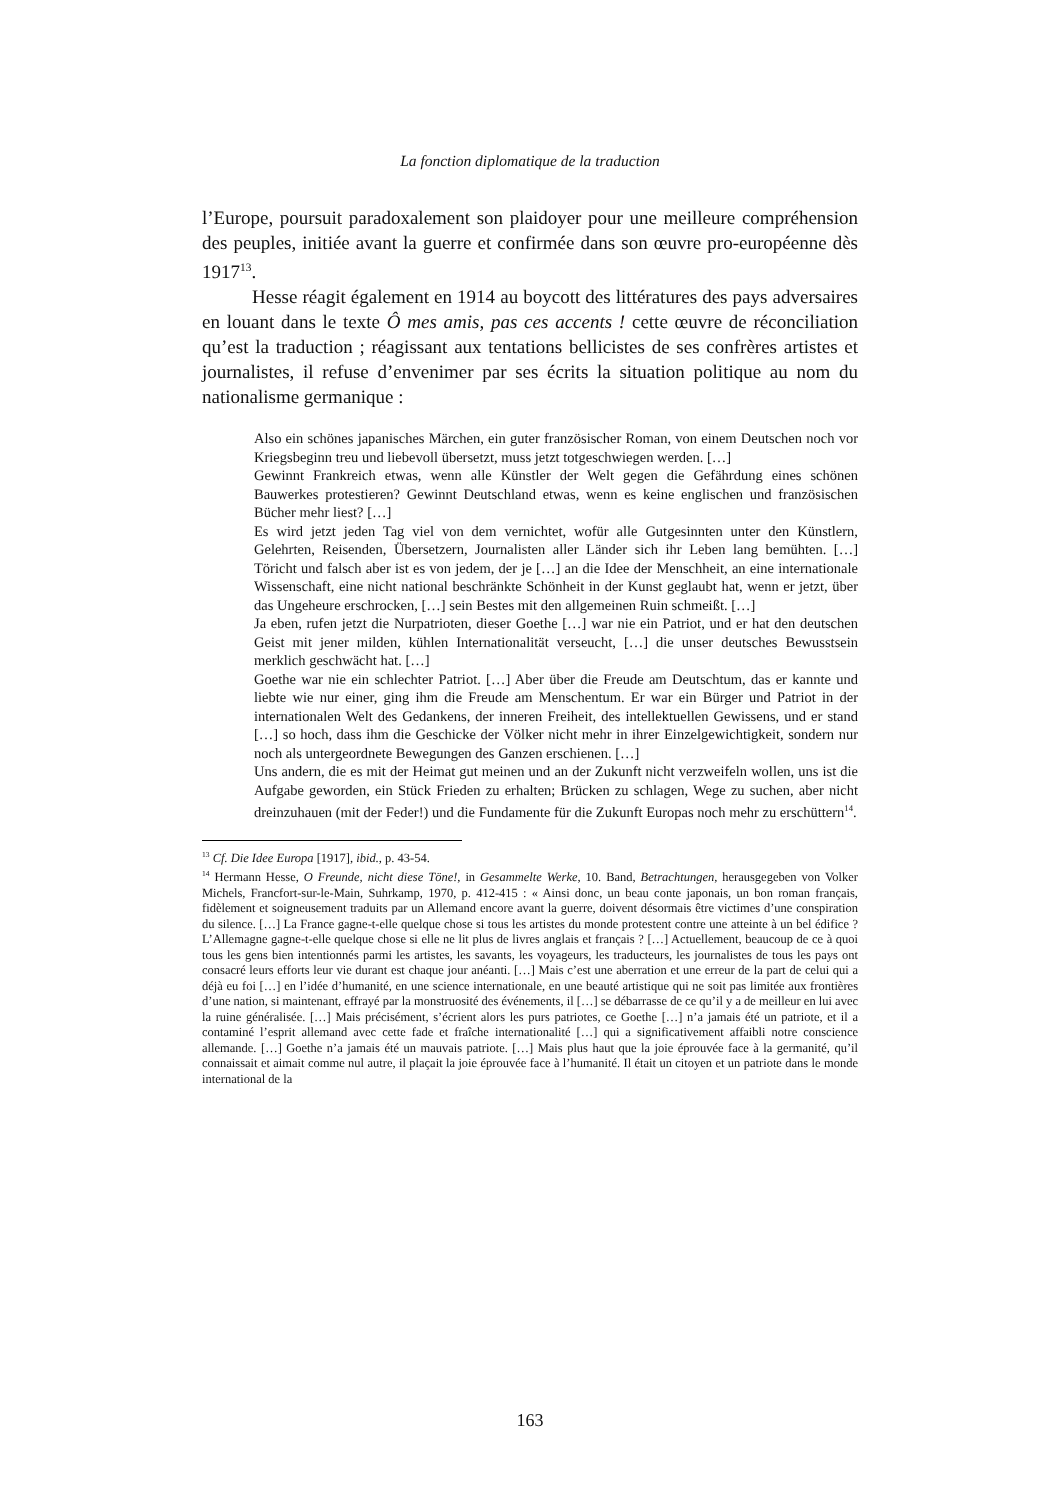La fonction diplomatique de la traduction
l’Europe, poursuit paradoxalement son plaidoyer pour une meilleure compréhension des peuples, initiée avant la guerre et confirmée dans son œuvre pro-européenne dès 1917<sup>13</sup>.
Hesse réagit également en 1914 au boycott des littératures des pays adversaires en louant dans le texte Ô mes amis, pas ces accents ! cette œuvre de réconciliation qu’est la traduction ; réagissant aux tentations bellicistes de ses confrères artistes et journalistes, il refuse d’envenimer par ses écrits la situation politique au nom du nationalisme germanique :
Also ein schönes japanisches Märchen, ein guter französischer Roman, von einem Deutschen noch vor Kriegsbeginn treu und liebevoll übersetzt, muss jetzt totgeschwiegen werden. […]
Gewinnt Frankreich etwas, wenn alle Künstler der Welt gegen die Gefährdung eines schönen Bauwerkes protestieren? Gewinnt Deutschland etwas, wenn es keine englischen und französischen Bücher mehr liest? […]
Es wird jetzt jeden Tag viel von dem vernichtet, wofür alle Gutgesinnten unter den Künstlern, Gelehrten, Reisenden, Übersetzern, Journalisten aller Länder sich ihr Leben lang bemühten. […] Töricht und falsch aber ist es von jedem, der je […] an die Idee der Menschheit, an eine internationale Wissenschaft, eine nicht national beschränkte Schönheit in der Kunst geglaubt hat, wenn er jetzt, über das Ungeheure erschrocken, […] sein Bestes mit den allgemeinen Ruin schmeißt. […]
Ja eben, rufen jetzt die Nurpatrioten, dieser Goethe […] war nie ein Patriot, und er hat den deutschen Geist mit jener milden, kühlen Internationalität verseucht, […] die unser deutsches Bewusstsein merklich geschwächt hat. […]
Goethe war nie ein schlechter Patriot. […] Aber über die Freude am Deutschtum, das er kannte und liebte wie nur einer, ging ihm die Freude am Menschentum. Er war ein Bürger und Patriot in der internationalen Welt des Gedankens, der inneren Freiheit, des intellektuellen Gewissens, und er stand […] so hoch, dass ihm die Geschicke der Völker nicht mehr in ihrer Einzelgewichtigkeit, sondern nur noch als untergeordnete Bewegungen des Ganzen erschienen. […]
Uns andern, die es mit der Heimat gut meinen und an der Zukunft nicht verzweifeln wollen, uns ist die Aufgabe geworden, ein Stück Frieden zu erhalten; Brücken zu schlagen, Wege zu suchen, aber nicht dreinzuhauen (mit der Feder!) und die Fundamente für die Zukunft Europas noch mehr zu erschüttern<sup>14</sup>.
<sup>13</sup> Cf. Die Idee Europa [1917], ibid., p. 43-54.
<sup>14</sup> Hermann Hesse, O Freunde, nicht diese Töne!, in Gesammelte Werke, 10. Band, Betrachtungen, herausgegeben von Volker Michels, Francfort-sur-le-Main, Suhrkamp, 1970, p. 412-415 : « Ainsi donc, un beau conte japonais, un bon roman français, fidèlement et soigneusement traduits par un Allemand encore avant la guerre, doivent désormais être victimes d’une conspiration du silence. […] La France gagne-t-elle quelque chose si tous les artistes du monde protestent contre une atteinte à un bel édifice ? L’Allemagne gagne-t-elle quelque chose si elle ne lit plus de livres anglais et français ? […] Actuellement, beaucoup de ce à quoi tous les gens bien intentionnés parmi les artistes, les savants, les voyageurs, les traducteurs, les journalistes de tous les pays ont consacré leurs efforts leur vie durant est chaque jour anéanti. […] Mais c’est une aberration et une erreur de la part de celui qui a déjà eu foi […] en l’idée d’humanité, en une science internationale, en une beauté artistique qui ne soit pas limitée aux frontières d’une nation, si maintenant, effrayé par la monstruosité des événements, il […] se débarrasse de ce qu’il y a de meilleur en lui avec la ruine généralisée. […] Mais précisément, s’écrient alors les purs patriotes, ce Goethe […] n’a jamais été un patriote, et il a contaminé l’esprit allemand avec cette fade et fraîche internationalité […] qui a significativement affaibli notre conscience allemande. […] Goethe n’a jamais été un mauvais patriote. […] Mais plus haut que la joie éprouvée face à la germanité, qu’il connaissait et aimait comme nul autre, il plaçait la joie éprouvée face à l’humanité. Il était un citoyen et un patriote dans le monde international de la
163